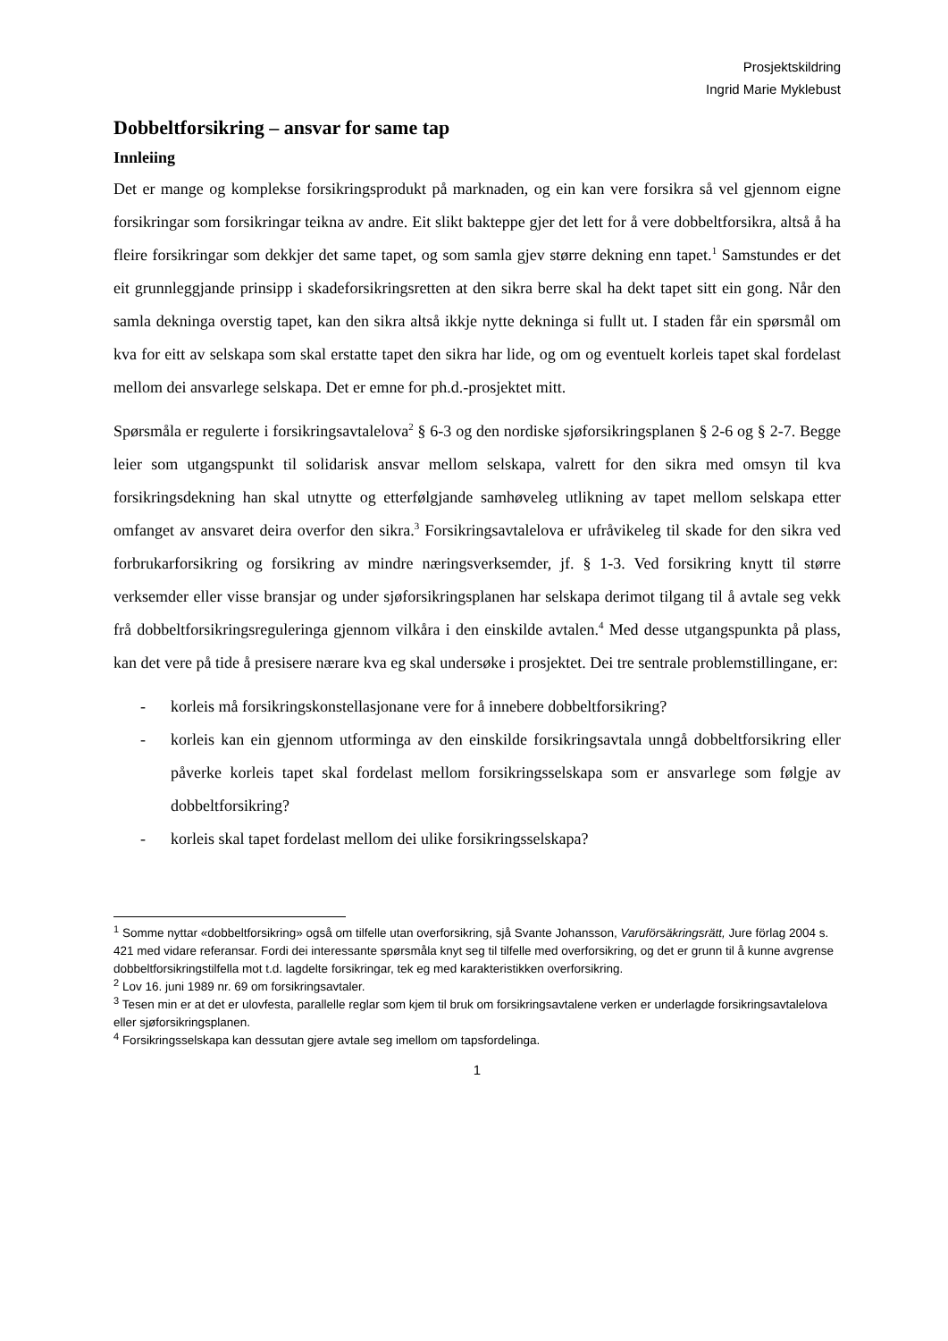Prosjektskildring
Ingrid Marie Myklebust
Dobbeltforsikring – ansvar for same tap
Innleiing
Det er mange og komplekse forsikringsprodukt på marknaden, og ein kan vere forsikra så vel gjennom eigne forsikringar som forsikringar teikna av andre. Eit slikt bakteppe gjer det lett for å vere dobbeltforsikra, altså å ha fleire forsikringar som dekkjer det same tapet, og som samla gjev større dekning enn tapet.<sup>1</sup> Samstundes er det eit grunnleggjande prinsipp i skadeforsikringsretten at den sikra berre skal ha dekt tapet sitt ein gong. Når den samla dekninga overstig tapet, kan den sikra altså ikkje nytte dekninga si fullt ut. I staden får ein spørsmål om kva for eitt av selskapa som skal erstatte tapet den sikra har lide, og om og eventuelt korleis tapet skal fordelast mellom dei ansvarlege selskapa. Det er emne for ph.d.-prosjektet mitt.
Spørsmåla er regulerte i forsikringsavtalelova<sup>2</sup> § 6-3 og den nordiske sjøforsikringsplanen § 2-6 og § 2-7. Begge leier som utgangspunkt til solidarisk ansvar mellom selskapa, valrett for den sikra med omsyn til kva forsikringsdekning han skal utnytte og etterfølgjande samhøveleg utlikning av tapet mellom selskapa etter omfanget av ansvaret deira overfor den sikra.<sup>3</sup> Forsikringsavtalelova er ufråvikeleg til skade for den sikra ved forbrukarforsikring og forsikring av mindre næringsverksemder, jf. § 1-3. Ved forsikring knytt til større verksemder eller visse bransjar og under sjøforsikringsplanen har selskapa derimot tilgang til å avtale seg vekk frå dobbeltforsikringsreguleringa gjennom vilkåra i den einskilde avtalen.<sup>4</sup> Med desse utgangspunkta på plass, kan det vere på tide å presisere nærare kva eg skal undersøke i prosjektet. Dei tre sentrale problemstillingane, er:
- korleis må forsikringskonstellasjonane vere for å innebere dobbeltforsikring?
- korleis kan ein gjennom utforminga av den einskilde forsikringsavtala unngå dobbeltforsikring eller påverke korleis tapet skal fordelast mellom forsikringsselskapa som er ansvarlege som følgje av dobbeltforsikring?
- korleis skal tapet fordelast mellom dei ulike forsikringsselskapa?
<sup>1</sup> Somme nyttar «dobbeltforsikring» også om tilfelle utan overforsikring, sjå Svante Johansson, Varuförsäkringsrätt, Jure förlag 2004 s. 421 med vidare referansar. Fordi dei interessante spørsmåla knyt seg til tilfelle med overforsikring, og det er grunn til å kunne avgrense dobbeltforsikringstilfella mot t.d. lagdelte forsikringar, tek eg med karakteristikken overforsikring.
<sup>2</sup> Lov 16. juni 1989 nr. 69 om forsikringsavtaler.
<sup>3</sup> Tesen min er at det er ulovfesta, parallelle reglar som kjem til bruk om forsikringsavtalene verken er underlagde forsikringsavtalelova eller sjøforsikringsplanen.
<sup>4</sup> Forsikringsselskapa kan dessutan gjere avtale seg imellom om tapsfordelinga.
1